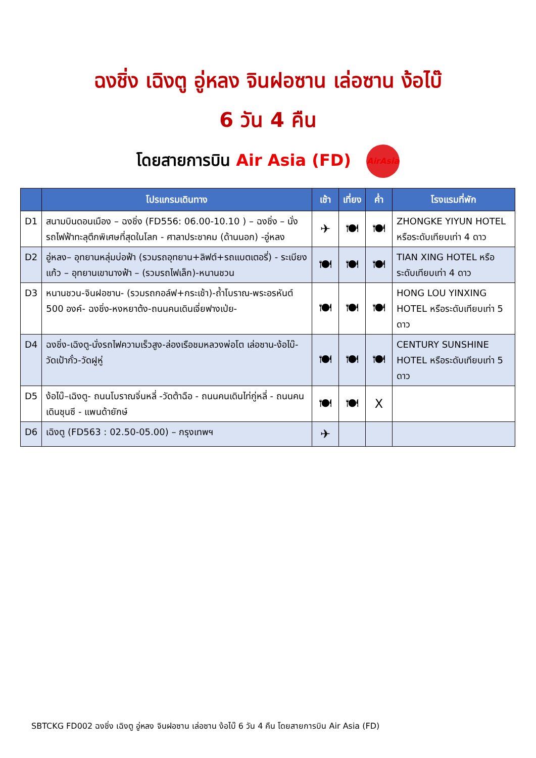ฉงชิ่ง เฉิงตู อู่หลง จินฝอซาน เล่อซาน ง้อไบ๊
6 วัน 4 คืน
โดยสายการบิน Air Asia (FD) AirAsia
| | โปรแกรมเดินทาง | เช้า | เที่ยง | ค่ำ | โรงแรมที่พัก |
| --- | --- | --- | --- | --- | --- |
| D1 | สนามบินดอนเมือง – ฉงชิ่ง (FD556: 06.00-10.10 ) – ฉงชิ่ง – นั่งรถไฟฟ้าทะลุตึกพิเศษที่สุดในโลก - ศาลาประชาคม (ด้านนอก) -อู่หลง | ✈ | 🍽 | 🍽 | ZHONGKE YIYUN HOTEL หรือระดับเทียบเท่า 4 ดาว |
| D2 | อู่หลง– อุทยานหลุ่มบ่อฟ้า (รวมรถอุทยาน+ลิฟต์+รถแบตเตอรี่) - ระเบียงแก้ว – อุทยานเขานางฟ้า – (รวมรถไฟเล็ก)-หนานชวน | 🍽 | 🍽 | 🍽 | TIAN XING HOTEL หรือระดับเทียบเท่า 4 ดาว |
| D3 | หนานชวน-จินฝอซาน- (รวมรถกอล์ฟ+กระเช้า)-ถ้ำโบราณ-พระอรหันต์ 500 องค์- ฉงชิ่ง-หงหยาต้ง-ถนนคนเดินเจี่ยฟางเป่ย- | 🍽 | 🍽 | 🍽 | HONG LOU YINXING HOTEL หรือระดับเทียบเท่า 5 ดาว |
| D4 | ฉงชิ่ง-เฉิงตู-นั่งรถไฟความเร็วสูง-ล่องเรือชมหลวงพ่อโต เล่อซาน-ง้อไบ๊-วัดเป้ากั๋ว-วัดฝูหู่ | 🍽 | 🍽 | 🍽 | CENTURY SUNSHINE HOTEL หรือระดับเทียบเท่า 5 ดาว |
| D5 | ง้อไบ๊–เฉิงตู- ถนนโบราณจิ่นหลี่ -วัดต้าฉือ - ถนนคนเดินไท่กู่หลี่ - ถนนคนเดินชุนซี - แพนด้ายักษ์ | 🍽 | 🍽 | X | |
| D6 | เฉิงตู (FD563 : 02.50-05.00) – กรุงเทพฯ | ✈ | | | |
SBTCKG FD002 ฉงชิ่ง เฉิงตู อู่หลง จินฝอซาน เล่อซาน ง้อไบ๊ 6 วัน 4 คืน โดยสายการบิน Air Asia (FD)